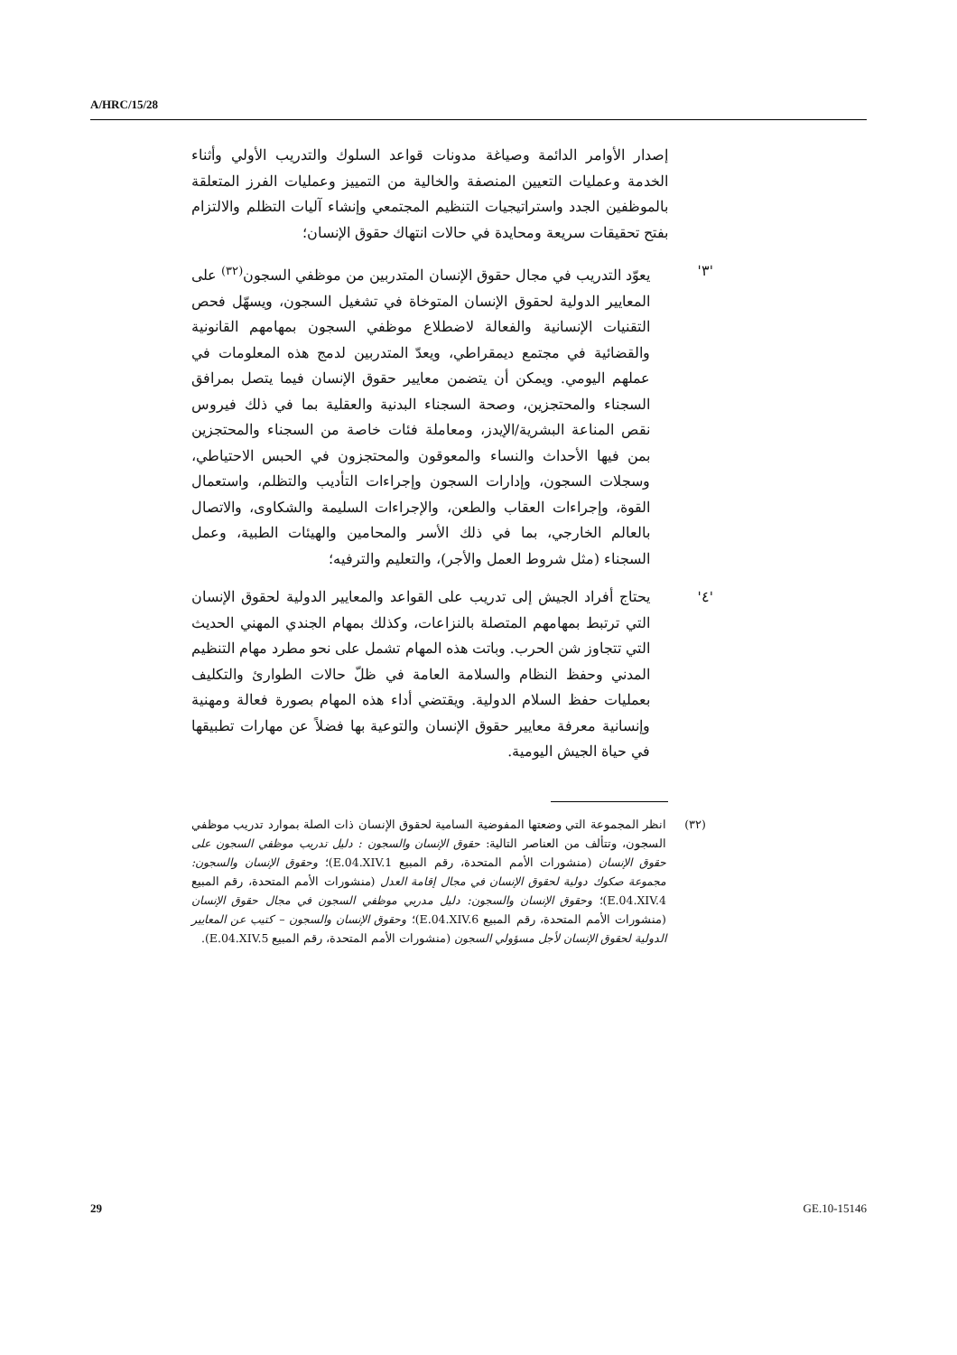A/HRC/15/28
إصدار الأوامر الدائمة وصياغة مدونات قواعد السلوك والتدريب الأولي وأثناء الخدمة وعمليات التعيين المنصفة والخالية من التمييز وعمليات الفرز المتعلقة بالموظفين الجدد واستراتيجيات التنظيم المجتمعي وإنشاء آليات التظلم والالتزام بفتح تحقيقات سريعة ومحايدة في حالات انتهاك حقوق الإنسان؛
'٣' يعوّد التدريب في مجال حقوق الإنسان المتدربين من موظفي السجون<sup>(٣٢)</sup> على المعايير الدولية لحقوق الإنسان المتوخاة في تشغيل السجون، ويسهّل فحص التقنيات الإنسانية والفعالة لاضطلاع موظفي السجون بمهامهم القانونية والقضائية في مجتمع ديمقراطي، ويعدّ المتدربين لدمج هذه المعلومات في عملهم اليومي. ويمكن أن يتضمن معايير حقوق الإنسان فيما يتصل بمرافق السجناء والمحتجزين، وصحة السجناء البدنية والعقلية بما في ذلك فيروس نقص المناعة البشرية/الإيدز، ومعاملة فئات خاصة من السجناء والمحتجزين بمن فيها الأحداث والنساء والمعوقون والمحتجزون في الحبس الاحتياطي، وسجلات السجون، وإدارات السجون وإجراءات التأديب والتظلم، واستعمال القوة، وإجراءات العقاب والطعن، والإجراءات السليمة والشكاوى، والاتصال بالعالم الخارجي، بما في ذلك الأسر والمحامين والهيئات الطبية، وعمل السجناء (مثل شروط العمل والأجر)، والتعليم والترفيه؛
'٤' يحتاج أفراد الجيش إلى تدريب على القواعد والمعايير الدولية لحقوق الإنسان التي ترتبط بمهامهم المتصلة بالنزاعات، وكذلك بمهام الجندي المهني الحديث التي تتجاوز شن الحرب. وباتت هذه المهام تشمل على نحو مطرد مهام التنظيم المدني وحفظ النظام والسلامة العامة في ظلّ حالات الطوارئ والتكليف بعمليات حفظ السلام الدولية. ويقتضي أداء هذه المهام بصورة فعالة ومهنية وإنسانية معرفة معايير حقوق الإنسان والتوعية بها فضلاً عن مهارات تطبيقها في حياة الجيش اليومية.
(٣٢) انظر المجموعة التي وضعتها المفوضية السامية لحقوق الإنسان ذات الصلة بموارد تدريب موظفي السجون، وتتألف من العناصر التالية: حقوق الإنسان والسجون : دليل تدريب موظفي السجون على حقوق الإنسان (منشورات الأمم المتحدة، رقم المبيع E.04.XIV.1)؛ وحقوق الإنسان والسجون: مجموعة صكوك دولية لحقوق الإنسان في مجال إقامة العدل (منشورات الأمم المتحدة، رقم المبيع E.04.XIV.4)؛ وحقوق الإنسان والسجون: دليل مدربي موظفي السجون في مجال حقوق الإنسان (منشورات الأمم المتحدة، رقم المبيع E.04.XIV.6)؛ وحقوق الإنسان والسجون – كتيب عن المعايير الدولية لحقوق الإنسان لأجل مسؤولي السجون (منشورات الأمم المتحدة، رقم المبيع E.04.XIV.5).
29 GE.10-15146